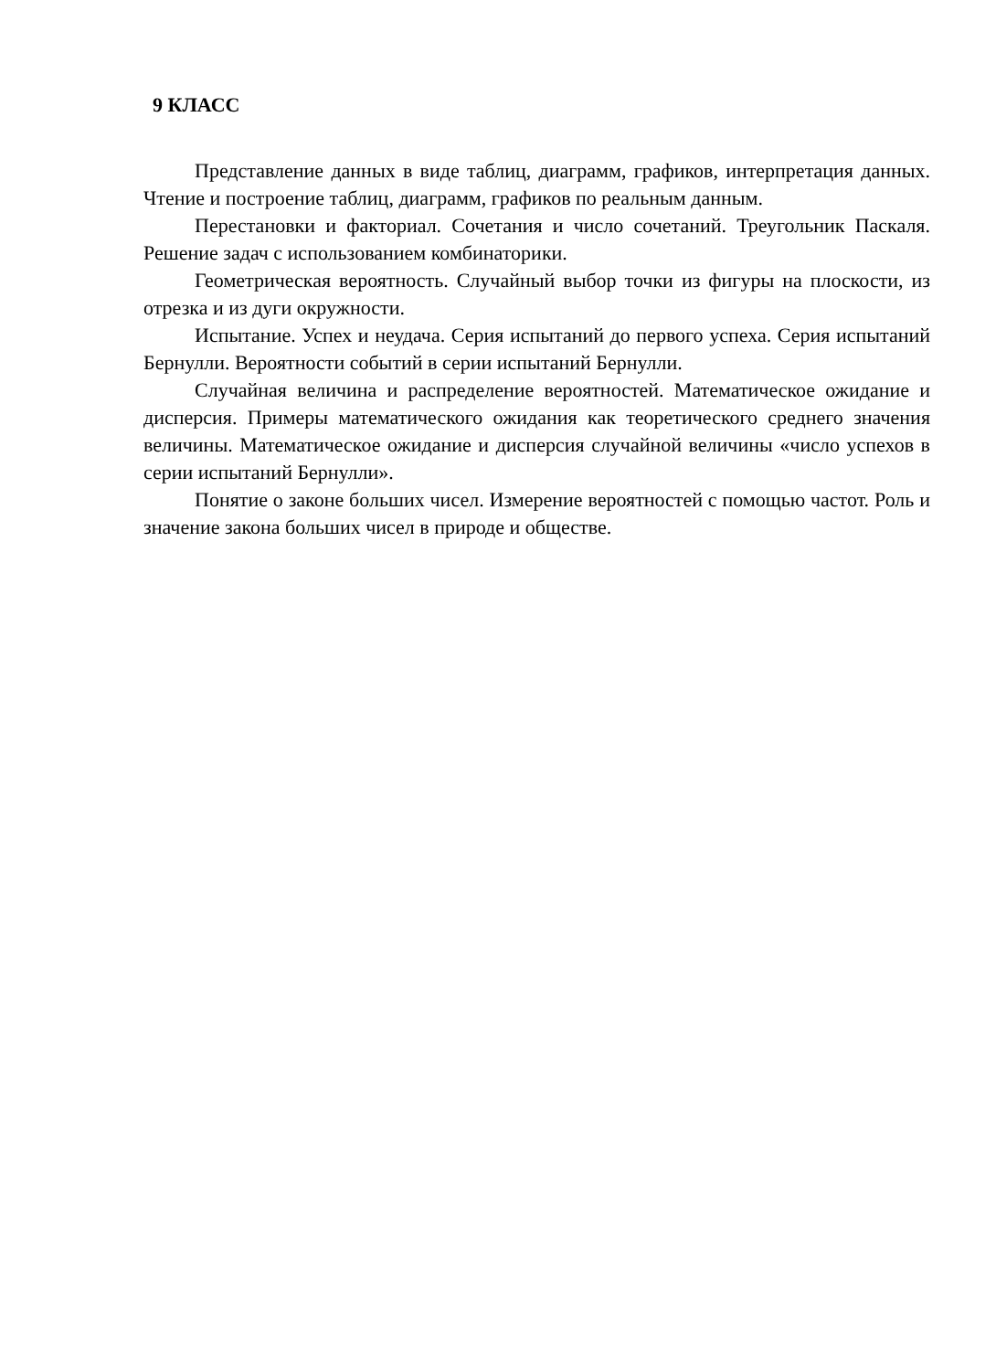9 КЛАСС
Представление данных в виде таблиц, диаграмм, графиков, интерпретация данных. Чтение и построение таблиц, диаграмм, графиков по реальным данным.
Перестановки и факториал. Сочетания и число сочетаний. Треугольник Паскаля. Решение задач с использованием комбинаторики.
Геометрическая вероятность. Случайный выбор точки из фигуры на плоскости, из отрезка и из дуги окружности.
Испытание. Успех и неудача. Серия испытаний до первого успеха. Серия испытаний Бернулли. Вероятности событий в серии испытаний Бернулли.
Случайная величина и распределение вероятностей. Математическое ожидание и дисперсия. Примеры математического ожидания как теоретического среднего значения величины. Математическое ожидание и дисперсия случайной величины «число успехов в серии испытаний Бернулли».
Понятие о законе больших чисел. Измерение вероятностей с помощью частот. Роль и значение закона больших чисел в природе и обществе.